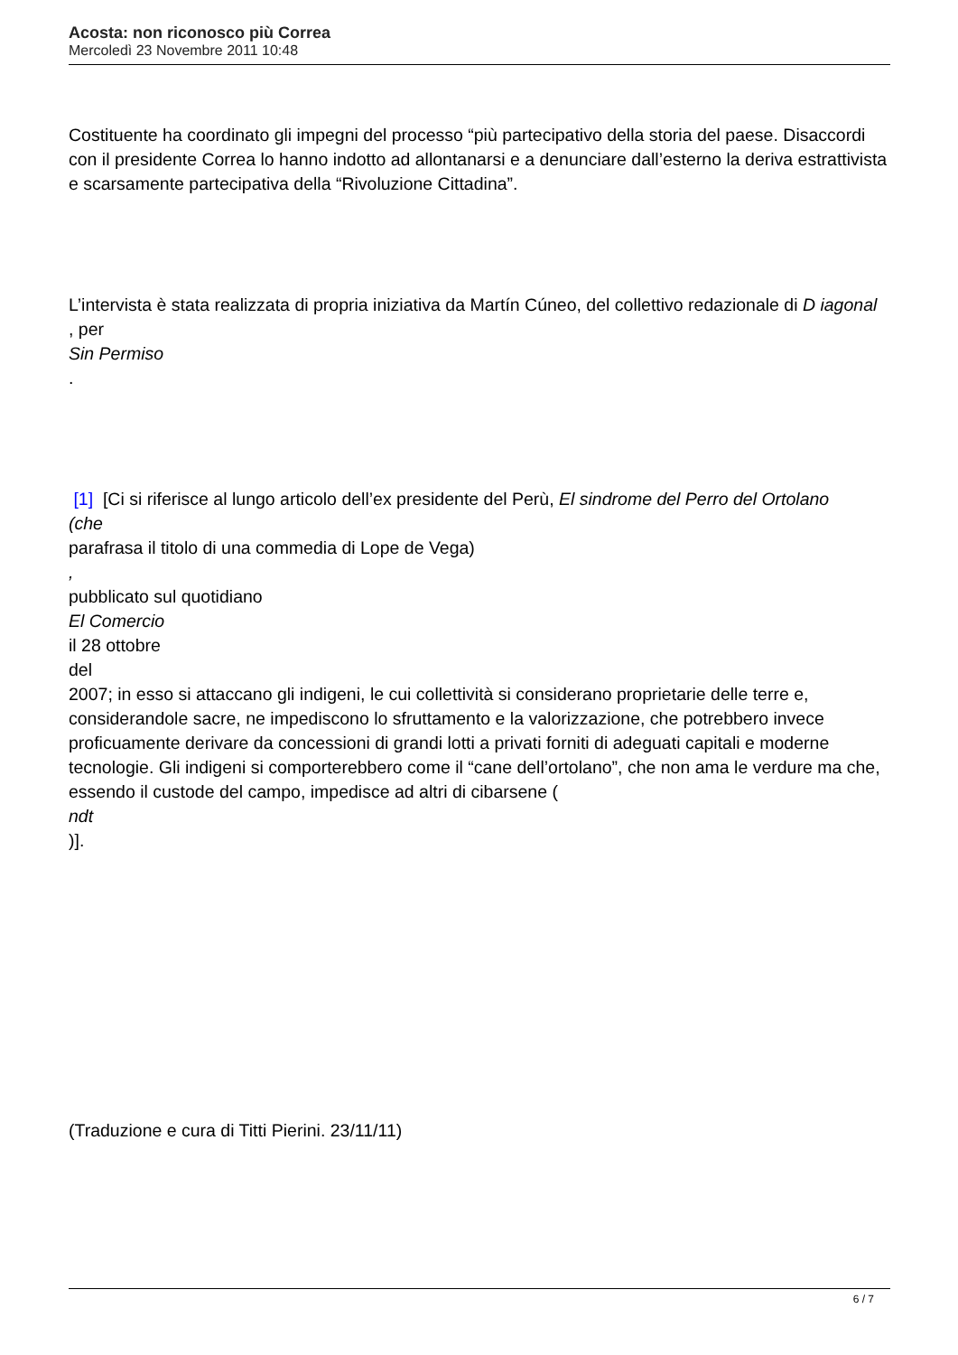Acosta: non riconosco più Correa
Mercoledì 23 Novembre 2011 10:48
Costituente ha coordinato gli impegni del processo “più partecipativo della storia del paese. Disaccordi con il presidente Correa lo hanno indotto ad allontanarsi e a denunciare dall’esterno la deriva estrattivista e scarsamente partecipativa della “Rivoluzione Cittadina”.
L’intervista è stata realizzata di propria iniziativa da Martín Cúneo, del collettivo redazionale di D iagonal
, per
Sin Permiso
.
[1] [Ci si riferisce al lungo articolo dell’ex presidente del Perù, El sindrome del Perro del Ortolano
(che
parafrasa il titolo di una commedia di Lope de Vega)
,
pubblicato sul quotidiano
El Comercio
il 28 ottobre
del
2007; in esso si attaccano gli indigeni, le cui collettività si considerano proprietarie delle terre e, considerandole sacre, ne impediscono lo sfruttamento e la valorizzazione, che potrebbero invece proficuamente derivare da concessioni di grandi lotti a privati forniti di adeguati capitali e moderne tecnologie. Gli indigeni si comporterebbero come il “cane dell’ortolano”, che non ama le verdure ma che, essendo il custode del campo, impedisce ad altri di cibarsene (
ndt
)].
(Traduzione e cura di Titti Pierini. 23/11/11)
6 / 7